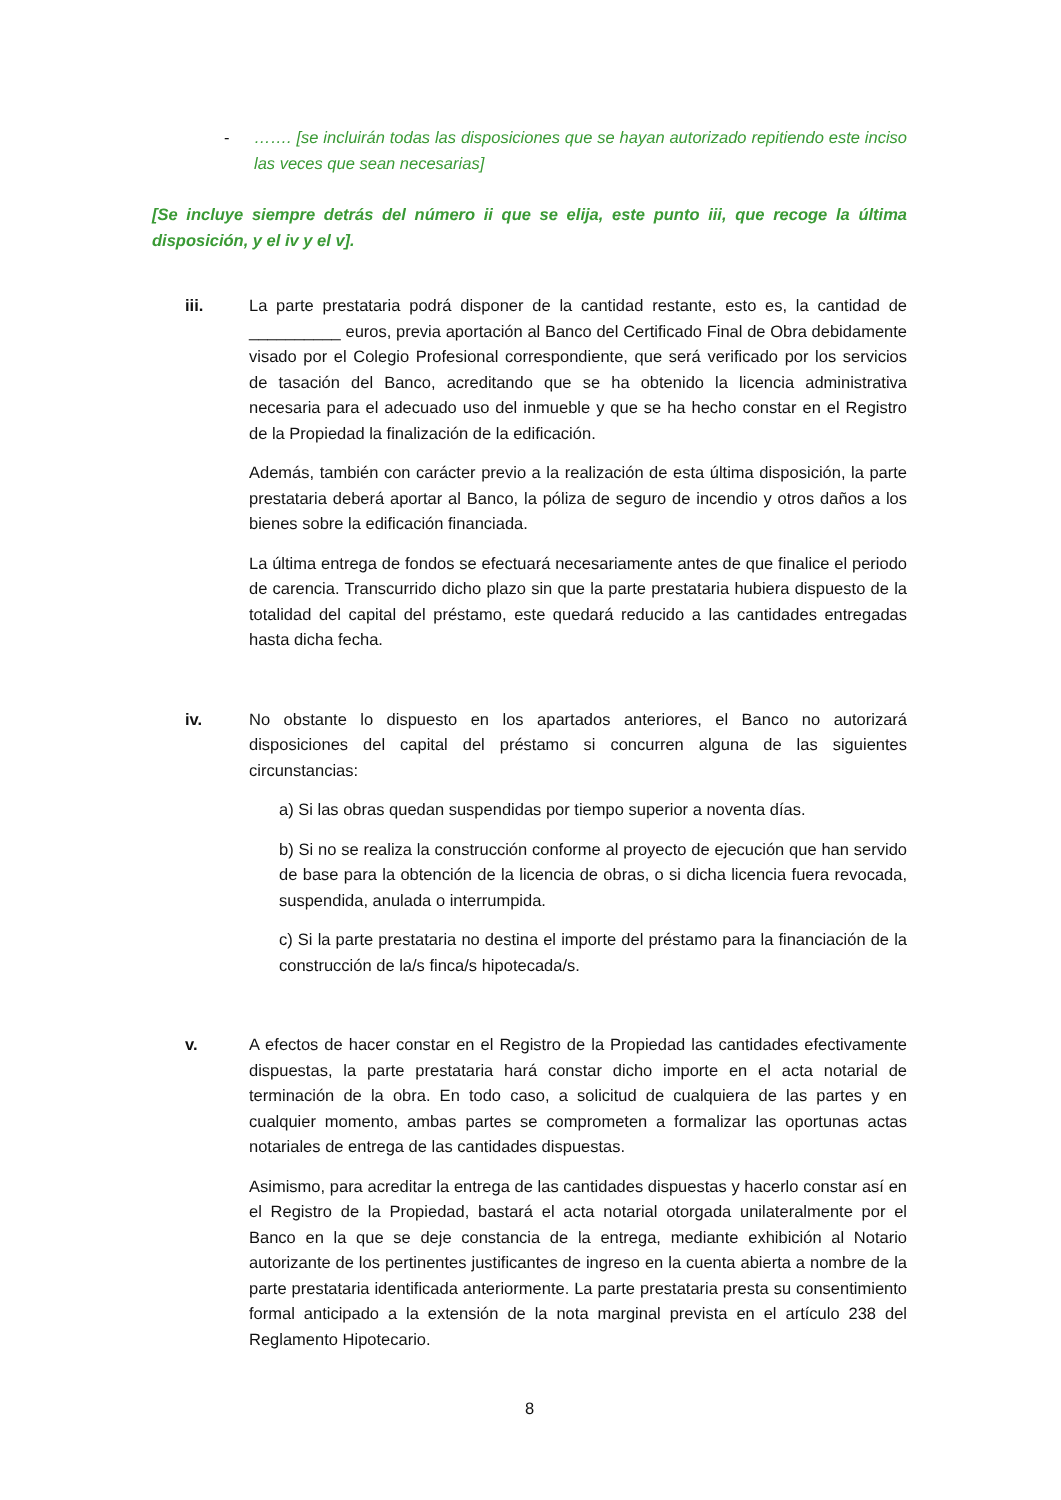- ……. [se incluirán todas las disposiciones que se hayan autorizado repitiendo este inciso las veces que sean necesarias]
[Se incluye siempre detrás del número ii que se elija, este punto iii, que recoge la última disposición, y el iv y el v].
iii. La parte prestataria podrá disponer de la cantidad restante, esto es, la cantidad de __________ euros, previa aportación al Banco del Certificado Final de Obra debidamente visado por el Colegio Profesional correspondiente, que será verificado por los servicios de tasación del Banco, acreditando que se ha obtenido la licencia administrativa necesaria para el adecuado uso del inmueble y que se ha hecho constar en el Registro de la Propiedad la finalización de la edificación.
Además, también con carácter previo a la realización de esta última disposición, la parte prestataria deberá aportar al Banco, la póliza de seguro de incendio y otros daños a los bienes sobre la edificación financiada.
La última entrega de fondos se efectuará necesariamente antes de que finalice el periodo de carencia. Transcurrido dicho plazo sin que la parte prestataria hubiera dispuesto de la totalidad del capital del préstamo, este quedará reducido a las cantidades entregadas hasta dicha fecha.
iv. No obstante lo dispuesto en los apartados anteriores, el Banco no autorizará disposiciones del capital del préstamo si concurren alguna de las siguientes circunstancias:
a) Si las obras quedan suspendidas por tiempo superior a noventa días.
b) Si no se realiza la construcción conforme al proyecto de ejecución que han servido de base para la obtención de la licencia de obras, o si dicha licencia fuera revocada, suspendida, anulada o interrumpida.
c) Si la parte prestataria no destina el importe del préstamo para la financiación de la construcción de la/s finca/s hipotecada/s.
v. A efectos de hacer constar en el Registro de la Propiedad las cantidades efectivamente dispuestas, la parte prestataria hará constar dicho importe en el acta notarial de terminación de la obra. En todo caso, a solicitud de cualquiera de las partes y en cualquier momento, ambas partes se comprometen a formalizar las oportunas actas notariales de entrega de las cantidades dispuestas.
Asimismo, para acreditar la entrega de las cantidades dispuestas y hacerlo constar así en el Registro de la Propiedad, bastará el acta notarial otorgada unilateralmente por el Banco en la que se deje constancia de la entrega, mediante exhibición al Notario autorizante de los pertinentes justificantes de ingreso en la cuenta abierta a nombre de la parte prestataria identificada anteriormente. La parte prestataria presta su consentimiento formal anticipado a la extensión de la nota marginal prevista en el artículo 238 del Reglamento Hipotecario.
8